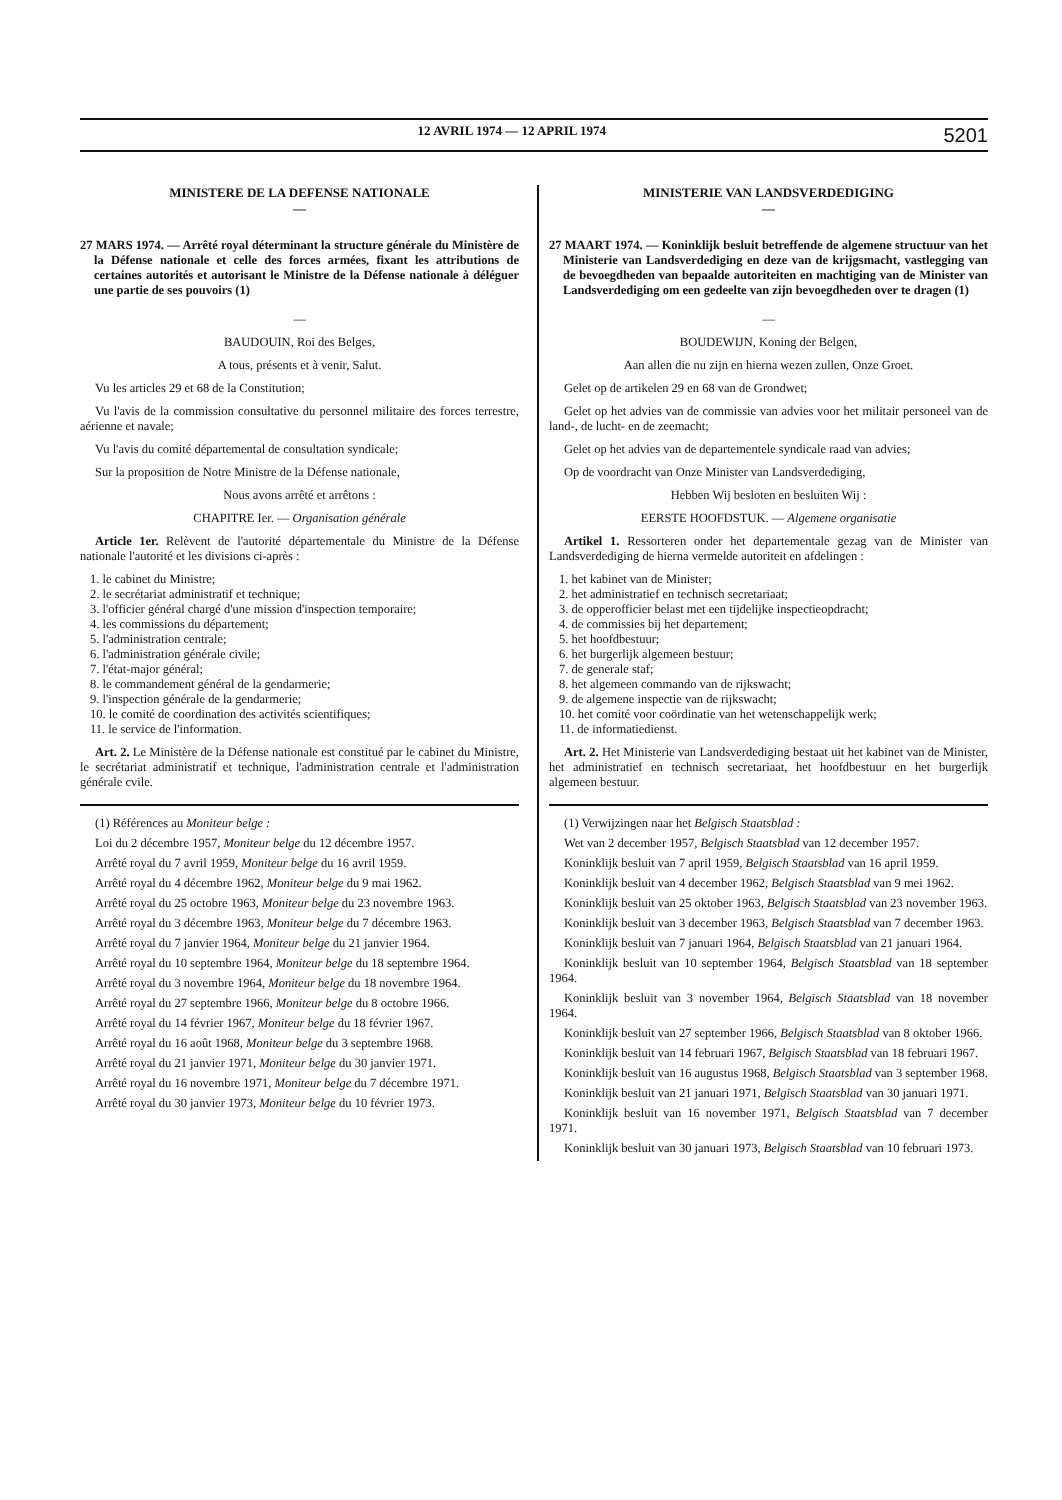12 AVRIL 1974 — 12 APRIL 1974 5201
MINISTERE DE LA DEFENSE NATIONALE
—
27 MARS 1974. — Arrêté royal déterminant la structure générale du Ministère de la Défense nationale et celle des forces armées, fixant les attributions de certaines autorités et autorisant le Ministre de la Défense nationale à déléguer une partie de ses pouvoirs (1)
—
BAUDOUIN, Roi des Belges,
A tous, présents et à venir, Salut.
Vu les articles 29 et 68 de la Constitution;
Vu l'avis de la commission consultative du personnel militaire des forces terrestre, aérienne et navale;
Vu l'avis du comité départemental de consultation syndicale;
Sur la proposition de Notre Ministre de la Défense nationale,
Nous avons arrêté et arrêtons :
CHAPITRE Ier. — Organisation générale
Article 1er. Relèvent de l'autorité départementale du Ministre de la Défense nationale l'autorité et les divisions ci-après :
1. le cabinet du Ministre;
2. le secrétariat administratif et technique;
3. l'officier général chargé d'une mission d'inspection temporaire;
4. les commissions du département;
5. l'administration centrale;
6. l'administration générale civile;
7. l'état-major général;
8. le commandement général de la gendarmerie;
9. l'inspection générale de la gendarmerie;
10. le comité de coordination des activités scientifiques;
11. le service de l'information.
Art. 2. Le Ministère de la Défense nationale est constitué par le cabinet du Ministre, le secrétariat administratif et technique, l'administration centrale et l'administration générale cvile.
(1) Références au Moniteur belge :
Loi du 2 décembre 1957, Moniteur belge du 12 décembre 1957.
Arrêté royal du 7 avril 1959, Moniteur belge du 16 avril 1959.
Arrêté royal du 4 décembre 1962, Moniteur belge du 9 mai 1962.
Arrêté royal du 25 octobre 1963, Moniteur belge du 23 novembre 1963.
Arrêté royal du 3 décembre 1963, Moniteur belge du 7 décembre 1963.
Arrêté royal du 7 janvier 1964, Moniteur belge du 21 janvier 1964.
Arrêté royal du 10 septembre 1964, Moniteur belge du 18 septembre 1964.
Arrêté royal du 3 novembre 1964, Moniteur belge du 18 novembre 1964.
Arrêté royal du 27 septembre 1966, Moniteur belge du 8 octobre 1966.
Arrêté royal du 14 février 1967, Moniteur belge du 18 février 1967.
Arrêté royal du 16 août 1968, Moniteur belge du 3 septembre 1968.
Arrêté royal du 21 janvier 1971, Moniteur belge du 30 janvier 1971.
Arrêté royal du 16 novembre 1971, Moniteur belge du 7 décembre 1971.
Arrêté royal du 30 janvier 1973, Moniteur belge du 10 février 1973.
MINISTERIE VAN LANDSVERDEDIGING
—
27 MAART 1974. — Koninklijk besluit betreffende de algemene structuur van het Ministerie van Landsverdediging en deze van de krijgsmacht, vastlegging van de bevoegdheden van bepaalde autoriteiten en machtiging van de Minister van Landsverdediging om een gedeelte van zijn bevoegdheden over te dragen (1)
—
BOUDEWIJN, Koning der Belgen,
Aan allen die nu zijn en hierna wezen zullen, Onze Groet.
Gelet op de artikelen 29 en 68 van de Grondwet;
Gelet op het advies van de commissie van advies voor het militair personeel van de land-, de lucht- en de zeemacht;
Gelet op het advies van de departementele syndicale raad van advies;
Op de voordracht van Onze Minister van Landsverdediging,
Hebben Wij besloten en besluiten Wij :
EERSTE HOOFDSTUK. — Algemene organisatie
Artikel 1. Ressorteren onder het departementale gezag van de Minister van Landsverdediging de hierna vermelde autoriteit en afdelingen :
1. het kabinet van de Minister;
2. het administratief en technisch secretariaat;
3. de opperofficier belast met een tijdelijke inspectieopdracht;
4. de commissies bij het departement;
5. het hoofdbestuur;
6. het burgerlijk algemeen bestuur;
7. de generale staf;
8. het algemeen commando van de rijkswacht;
9. de algemene inspectie van de rijkswacht;
10. het comité voor coördinatie van het wetenschappelijk werk;
11. de informatiedienst.
Art. 2. Het Ministerie van Landsverdediging bestaat uit het kabinet van de Minister, het administratief en technisch secretariaat, het hoofdbestuur en het burgerlijk algemeen bestuur.
(1) Verwijzingen naar het Belgisch Staatsblad :
Wet van 2 december 1957, Belgisch Staatsblad van 12 december 1957.
Koninklijk besluit van 7 april 1959, Belgisch Staatsblad van 16 april 1959.
Koninklijk besluit van 4 december 1962, Belgisch Staatsblad van 9 mei 1962.
Koninklijk besluit van 25 oktober 1963, Belgisch Staatsblad van 23 november 1963.
Koninklijk besluit van 3 december 1963, Belgisch Staatsblad van 7 december 1963.
Koninklijk besluit van 7 januari 1964, Belgisch Staatsblad van 21 januari 1964.
Koninklijk besluit van 10 september 1964, Belgisch Staatsblad van 18 september 1964.
Koninklijk besluit van 3 november 1964, Belgisch Staatsblad van 18 november 1964.
Koninklijk besluit van 27 september 1966, Belgisch Staatsblad van 8 oktober 1966.
Koninklijk besluit van 14 februari 1967, Belgisch Staatsblad van 18 februari 1967.
Koninklijk besluit van 16 augustus 1968, Belgisch Staatsblad van 3 september 1968.
Koninklijk besluit van 21 januari 1971, Belgisch Staatsblad van 30 januari 1971.
Koninklijk besluit van 16 november 1971, Belgisch Staatsblad van 7 december 1971.
Koninklijk besluit van 30 januari 1973, Belgisch Staatsblad van 10 februari 1973.